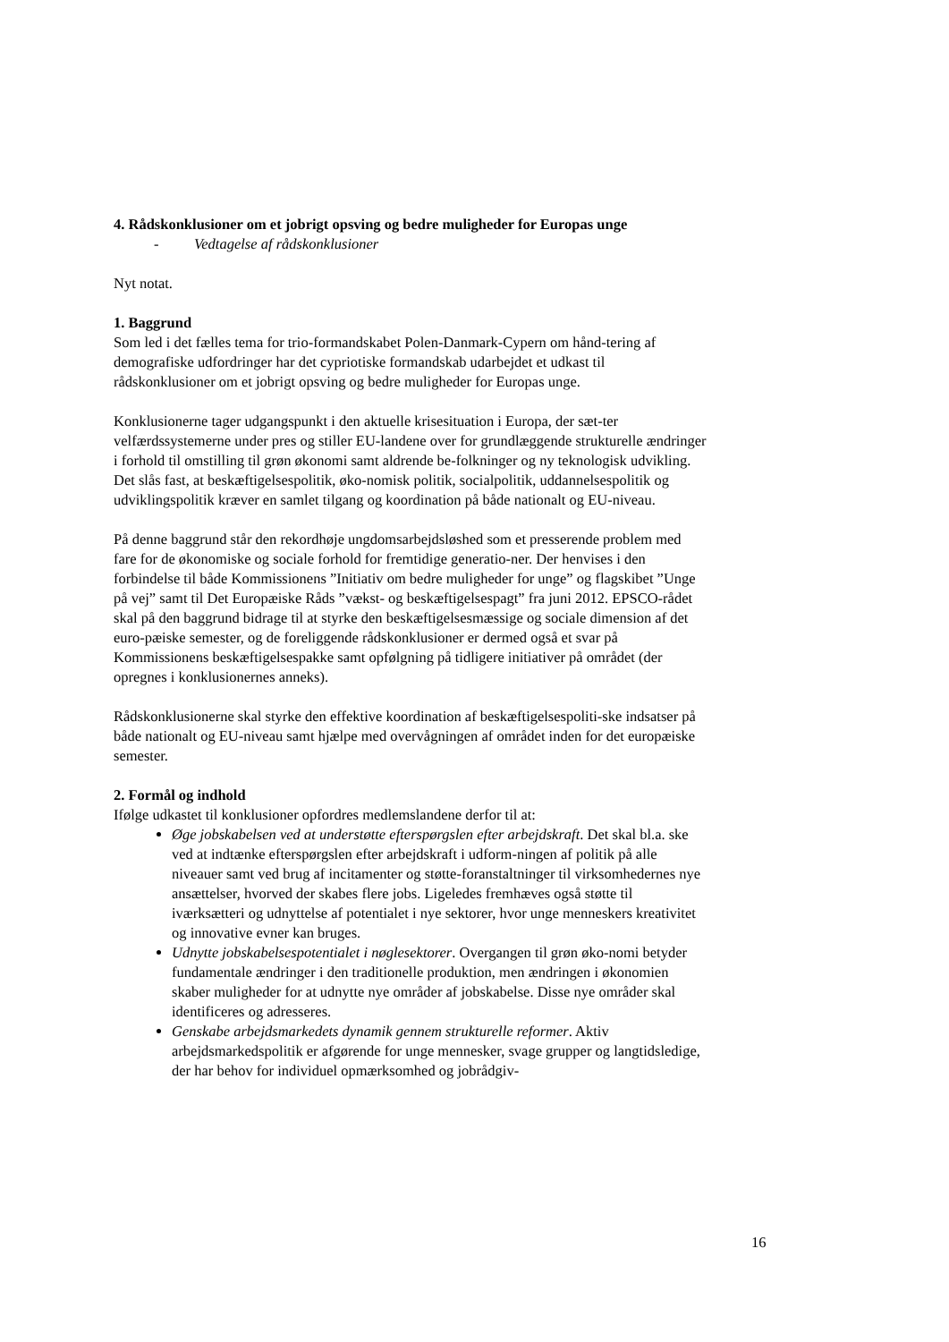4. Rådskonklusioner om et jobrigt opsving og bedre muligheder for Europas unge
- Vedtagelse af rådskonklusioner
Nyt notat.
1. Baggrund
Som led i det fælles tema for trio-formandskabet Polen-Danmark-Cypern om hånd-tering af demografiske udfordringer har det cypriotiske formandskab udarbejdet et udkast til rådskonklusioner om et jobrigt opsving og bedre muligheder for Europas unge.
Konklusionerne tager udgangspunkt i den aktuelle krisesituation i Europa, der sæt-ter velfærdssystemerne under pres og stiller EU-landene over for grundlæggende strukturelle ændringer i forhold til omstilling til grøn økonomi samt aldrende be-folkninger og ny teknologisk udvikling. Det slås fast, at beskæftigelsespolitik, øko-nomisk politik, socialpolitik, uddannelsespolitik og udviklingspolitik kræver en samlet tilgang og koordination på både nationalt og EU-niveau.
På denne baggrund står den rekordhøje ungdomsarbejdsløshed som et presserende problem med fare for de økonomiske og sociale forhold for fremtidige generatio-ner. Der henvises i den forbindelse til både Kommissionens ”Initiativ om bedre muligheder for unge” og flagskibet ”Unge på vej” samt til Det Europæiske Råds ”vækst- og beskæftigelsespagt” fra juni 2012. EPSCO-rådet skal på den baggrund bidrage til at styrke den beskæftigelsesmæssige og sociale dimension af det euro-pæiske semester, og de foreliggende rådskonklusioner er dermed også et svar på Kommissionens beskæftigelsespakke samt opfølgning på tidligere initiativer på området (der opregnes i konklusionernes anneks).
Rådskonklusionerne skal styrke den effektive koordination af beskæftigelsespoliti-ske indsatser på både nationalt og EU-niveau samt hjælpe med overvågningen af området inden for det europæiske semester.
2. Formål og indhold
Ifølge udkastet til konklusioner opfordres medlemslandene derfor til at:
Øge jobskabelsen ved at understøtte efterspørgslen efter arbejdskraft. Det skal bl.a. ske ved at indtænke efterspørgslen efter arbejdskraft i udform-ningen af politik på alle niveauer samt ved brug af incitamenter og støtte-foranstaltninger til virksomhedernes nye ansættelser, hvorved der skabes flere jobs. Ligeledes fremhæves også støtte til iværksætteri og udnyttelse af potentialet i nye sektorer, hvor unge menneskers kreativitet og innovative evner kan bruges.
Udnytte jobskabelsespotentialet i nøglesektorer. Overgangen til grøn øko-nomi betyder fundamentale ændringer i den traditionelle produktion, men ændringen i økonomien skaber muligheder for at udnytte nye områder af jobskabelse. Disse nye områder skal identificeres og adresseres.
Genskabe arbejdsmarkedets dynamik gennem strukturelle reformer. Aktiv arbejdsmarkedspolitik er afgørende for unge mennesker, svage grupper og langtidsledige, der har behov for individuel opmærksomhed og jobrådgiv-
16